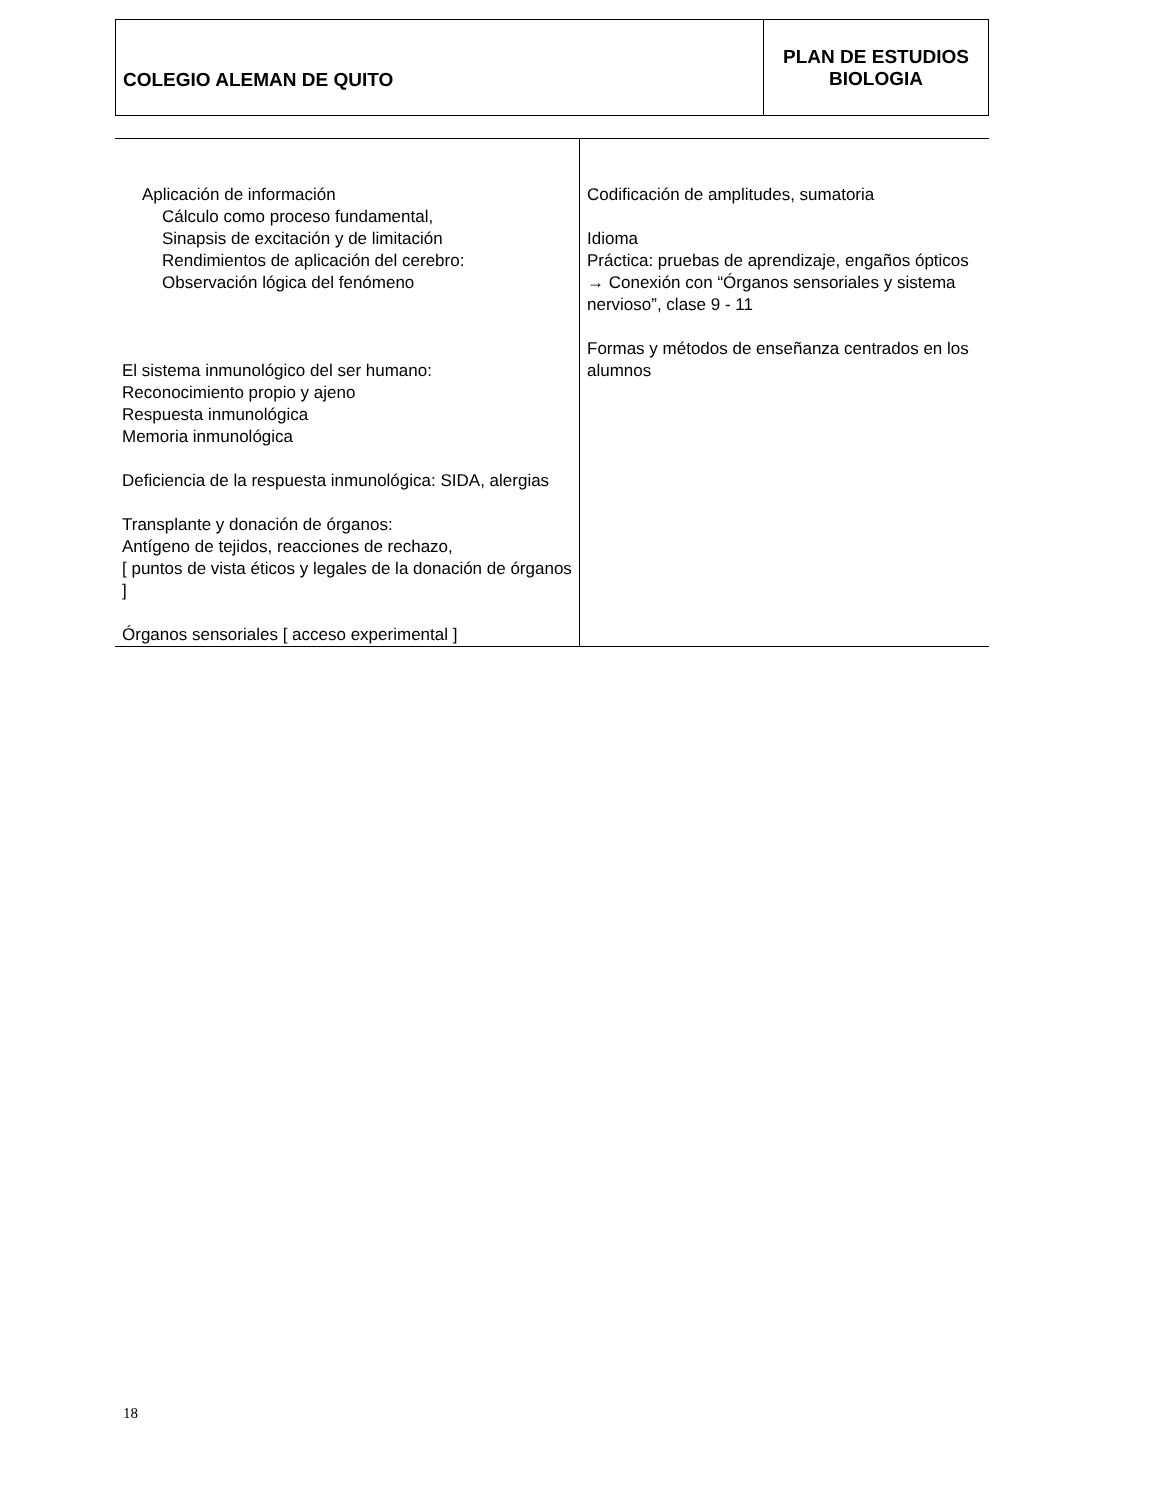| COLEGIO ALEMAN DE QUITO | PLAN DE ESTUDIOS BIOLOGIA |
| Aplicación de información Cálculo como proceso fundamental, Sinapsis de excitación y de limitación Rendimientos de aplicación del cerebro: Observación lógica del fenómeno El sistema inmunológico del ser humano: Reconocimiento propio y ajeno Respuesta inmunológica Memoria inmunológica Deficiencia de la respuesta inmunológica: SIDA, alergias Transplante y donación de órganos: Antígeno de tejidos, reacciones de rechazo, [ puntos de vista éticos y legales de la donación de órganos ] Órganos sensoriales [ acceso experimental ] | Codificación de amplitudes, sumatoria Idioma Práctica: pruebas de aprendizaje, engaños ópticos → Conexión con “Órganos sensoriales y sistema nervioso”, clase 9 - 11 Formas y métodos de enseñanza centrados en los alumnos |
18